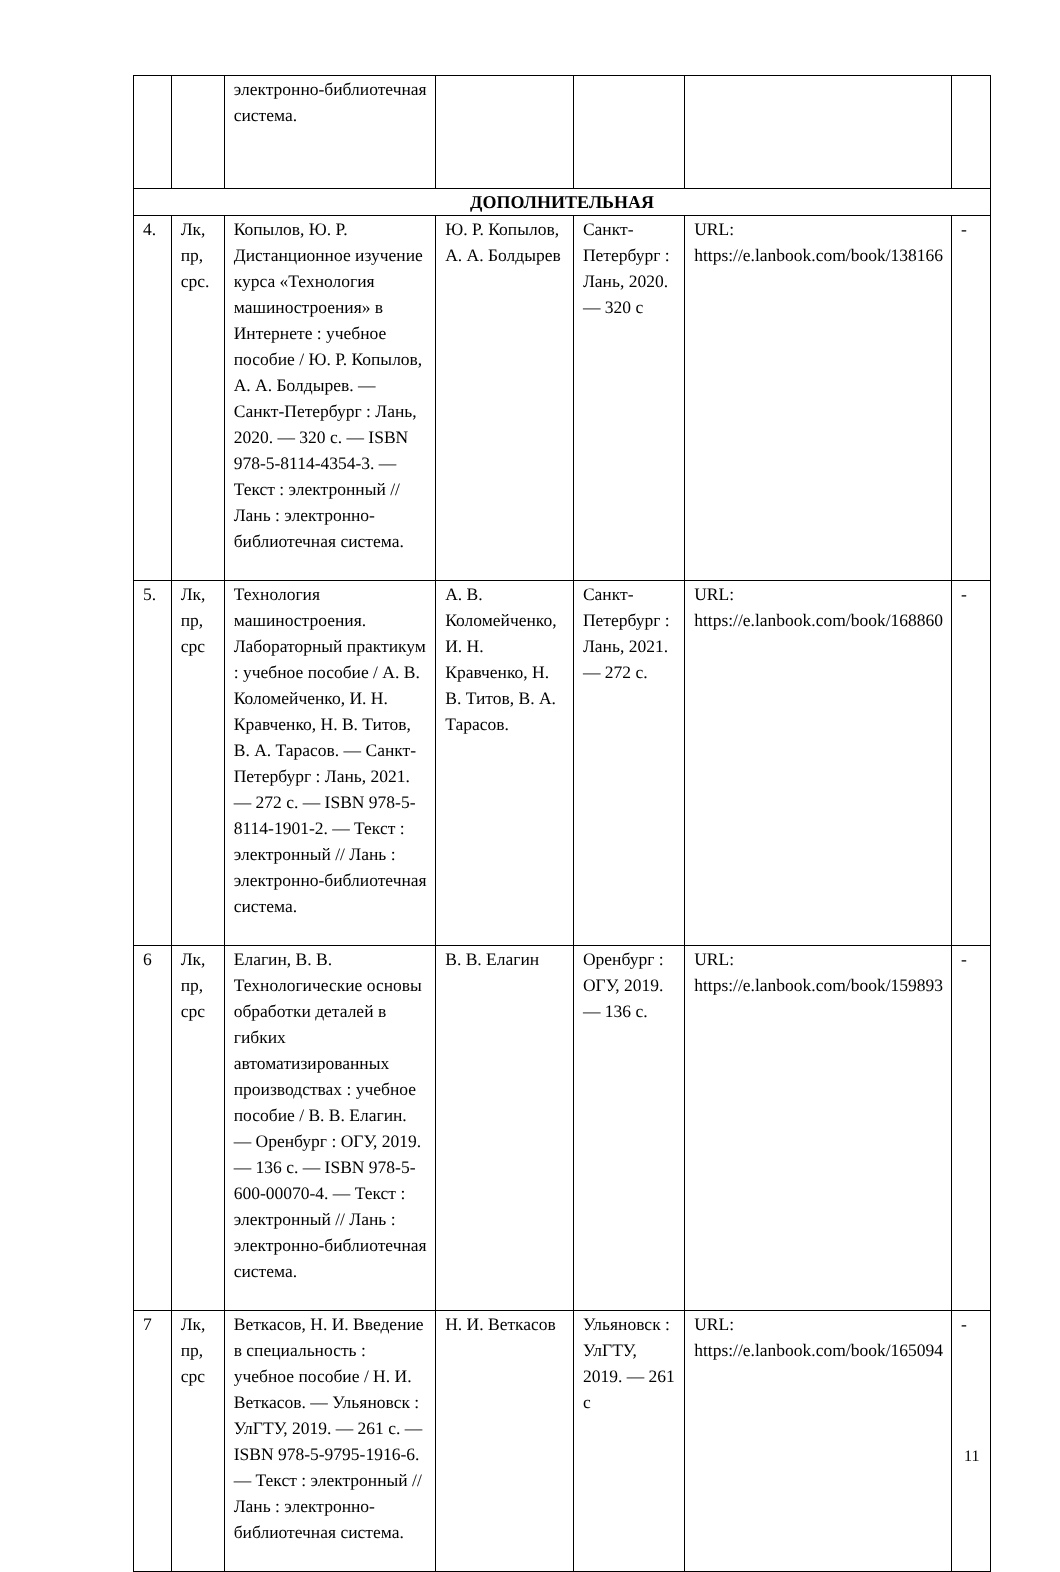| | | электронно-библиотечная система. | | | | |
| ДОПОЛНИТЕЛЬНАЯ | | | | | | |
| 4. | Лк, пр, срс. | Копылов, Ю. Р. Дистанционное изучение курса «Технология машиностроения» в Интернете : учебное пособие / Ю. Р. Копылов, А. А. Болдырев. — Санкт-Петербург : Лань, 2020. — 320 с. — ISBN 978-5-8114-4354-3. — Текст : электронный // Лань : электронно-библиотечная система. | Ю. Р. Копылов, А. А. Болдырев | Санкт-Петербург : Лань, 2020. — 320 с | URL: https://e.lanbook.com/book/138166 | - |
| 5. | Лк, пр, срс | Технология машиностроения. Лабораторный практикум : учебное пособие / А. В. Коломейченко, И. Н. Кравченко, Н. В. Титов, В. А. Тарасов. — Санкт-Петербург : Лань, 2021. — 272 с. — ISBN 978-5-8114-1901-2. — Текст : электронный // Лань : электронно-библиотечная система. | А. В. Коломейченко, И. Н. Кравченко, Н. В. Титов, В. А. Тарасов. | Санкт-Петербург : Лань, 2021. — 272 с. | URL: https://e.lanbook.com/book/168860 | - |
| 6 | Лк, пр, срс | Елагин, В. В. Технологические основы обработки деталей в гибких автоматизированных производствах : учебное пособие / В. В. Елагин. — Оренбург : ОГУ, 2019. — 136 с. — ISBN 978-5-600-00070-4. — Текст : электронный // Лань : электронно-библиотечная система. | В. В. Елагин | Оренбург : ОГУ, 2019. — 136 с. | URL: https://e.lanbook.com/book/159893 | - |
| 7 | Лк, пр, срс | Веткасов, Н. И. Введение в специальность : учебное пособие / Н. И. Веткасов. — Ульяновск : УлГТУ, 2019. — 261 с. — ISBN 978-5-9795-1916-6. — Текст : электронный // Лань : электронно-библиотечная система. | Н. И. Веткасов | Ульяновск : УлГТУ, 2019. — 261 с | URL: https://e.lanbook.com/book/165094 | - |
11